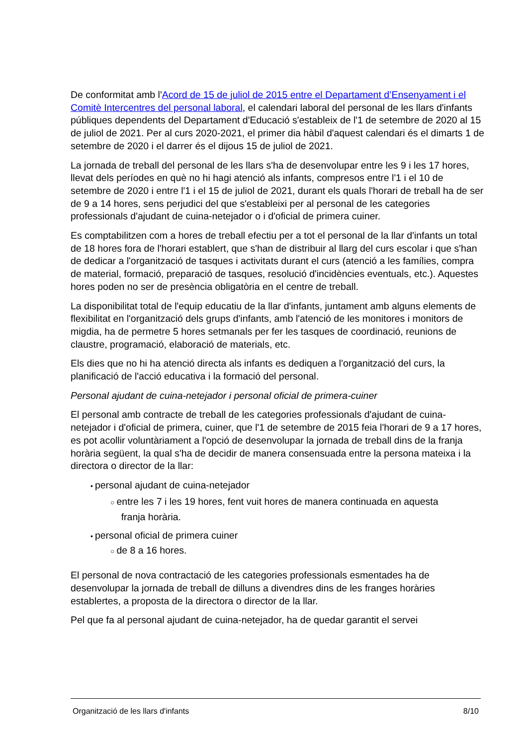De conformitat amb l'Acord de 15 de juliol de 2015 entre el Departament d’Ensenyament i el Comitè Intercentres del personal laboral, el calendari laboral del personal de les llars d'infants públiques dependents del Departament d'Educació s'estableix de l'1 de setembre de 2020 al 15 de juliol de 2021. Per al curs 2020-2021, el primer dia hàbil d'aquest calendari és el dimarts 1 de setembre de 2020 i el darrer és el dijous 15 de juliol de 2021.
La jornada de treball del personal de les llars s'ha de desenvolupar entre les 9 i les 17 hores, llevat dels períodes en què no hi hagi atenció als infants, compresos entre l'1 i el 10 de setembre de 2020 i entre l'1 i el 15 de juliol de 2021, durant els quals l'horari de treball ha de ser de 9 a 14 hores, sens perjudici del que s'estableixi per al personal de les categories professionals d'ajudant de cuina-netejador o i d'oficial de primera cuiner.
Es comptabilitzen com a hores de treball efectiu per a tot el personal de la llar d'infants un total de 18 hores fora de l'horari establert, que s'han de distribuir al llarg del curs escolar i que s'han de dedicar a l'organització de tasques i activitats durant el curs (atenció a les famílies, compra de material, formació, preparació de tasques, resolució d'incidències eventuals, etc.). Aquestes hores poden no ser de presència obligatòria en el centre de treball.
La disponibilitat total de l'equip educatiu de la llar d'infants, juntament amb alguns elements de flexibilitat en l'organització dels grups d'infants, amb l'atenció de les monitores i monitors de migdia, ha de permetre 5 hores setmanals per fer les tasques de coordinació, reunions de claustre, programació, elaboració de materials, etc.
Els dies que no hi ha atenció directa als infants es dediquen a l'organització del curs, la planificació de l'acció educativa i la formació del personal.
Personal ajudant de cuina-netejador i personal oficial de primera-cuiner
El personal amb contracte de treball de les categories professionals d'ajudant de cuina-netejador i d'oficial de primera, cuiner, que l'1 de setembre de 2015 feia l'horari de 9 a 17 hores, es pot acollir voluntàriament a l'opció de desenvolupar la jornada de treball dins de la franja horària següent, la qual s'ha de decidir de manera consensuada entre la persona mateixa i la directora o director de la llar:
• personal ajudant de cuina-netejador
○ entre les 7 i les 19 hores, fent vuit hores de manera continuada en aquesta
franja horària.
• personal oficial de primera cuiner
○ de 8 a 16 hores.
El personal de nova contractació de les categories professionals esmentades ha de desenvolupar la jornada de treball de dilluns a divendres dins de les franges horàries establertes, a proposta de la directora o director de la llar.
Pel que fa al personal ajudant de cuina-netejador, ha de quedar garantit el servei
Organització de les llars d'infants 8/10